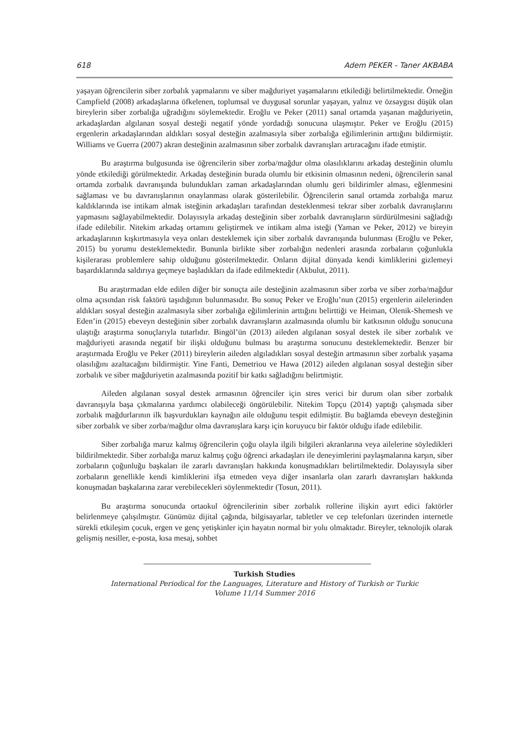618 Adem PEKER - Taner AKBABA
yaşayan öğrencilerin siber zorbalık yapmalarını ve siber mağduriyet yaşamalarını etkilediği belirtilmektedir. Örneğin Campfield (2008) arkadaşlarına öfkelenen, toplumsal ve duygusal sorunlar yaşayan, yalnız ve özsaygısı düşük olan bireylerin siber zorbalığa uğradığını söylemektedir. Eroğlu ve Peker (2011) sanal ortamda yaşanan mağduriyetin, arkadaşlardan algılanan sosyal desteği negatif yönde yordadığı sonucuna ulaşmıştır. Peker ve Eroğlu (2015) ergenlerin arkadaşlarından aldıkları sosyal desteğin azalmasıyla siber zorbalığa eğilimlerinin arttığını bildirmiştir. Williams ve Guerra (2007) akran desteğinin azalmasının siber zorbalık davranışları artıracağını ifade etmiştir.
Bu araştırma bulgusunda ise öğrencilerin siber zorba/mağdur olma olasılıklarını arkadaş desteğinin olumlu yönde etkilediği görülmektedir. Arkadaş desteğinin burada olumlu bir etkisinin olmasının nedeni, öğrencilerin sanal ortamda zorbalık davranışında bulundukları zaman arkadaşlarından olumlu geri bildirimler alması, eğlenmesini sağlaması ve bu davranışlarının onaylanması olarak gösterilebilir. Öğrencilerin sanal ortamda zorbalığa maruz kaldıklarında ise intikam almak isteğinin arkadaşları tarafından desteklenmesi tekrar siber zorbalık davranışlarını yapmasını sağlayabilmektedir. Dolayısıyla arkadaş desteğinin siber zorbalık davranışların sürdürülmesini sağladığı ifade edilebilir. Nitekim arkadaş ortamını geliştirmek ve intikam alma isteği (Yaman ve Peker, 2012) ve bireyin arkadaşlarının kışkırtmasıyla veya onları desteklemek için siber zorbalık davranışında bulunması (Eroğlu ve Peker, 2015) bu yorumu desteklemektedir. Bununla birlikte siber zorbalığın nedenleri arasında zorbaların çoğunlukla kişilerarası problemlere sahip olduğunu gösterilmektedir. Onların dijital dünyada kendi kimliklerini gizlemeyi başardıklarında saldırıya geçmeye başladıkları da ifade edilmektedir (Akbulut, 2011).
Bu araştırmadan elde edilen diğer bir sonuçta aile desteğinin azalmasının siber zorba ve siber zorba/mağdur olma açısından risk faktörü taşıdığının bulunmasıdır. Bu sonuç Peker ve Eroğlu’nun (2015) ergenlerin ailelerinden aldıkları sosyal desteğin azalmasıyla siber zorbalığa eğilimlerinin arttığını belirttiği ve Heiman, Olenik-Shemesh ve Eden’in (2015) ebeveyn desteğinin siber zorbalık davranışların azalmasında olumlu bir katkısının olduğu sonucuna ulaştığı araştırma sonuçlarıyla tutarlıdır. Bingöl’ün (2013) aileden algılanan sosyal destek ile siber zorbalık ve mağduriyeti arasında negatif bir ilişki olduğunu bulması bu araştırma sonucunu desteklemektedir. Benzer bir araştırmada Eroğlu ve Peker (2011) bireylerin aileden algıladıkları sosyal desteğin artmasının siber zorbalık yaşama olasılığını azaltacağını bildirmiştir. Yine Fanti, Demetriou ve Hawa (2012) aileden algılanan sosyal desteğin siber zorbalık ve siber mağduriyetin azalmasında pozitif bir katkı sağladığını belirtmiştir.
Aileden algılanan sosyal destek armasının öğrenciler için stres verici bir durum olan siber zorbalık davranışıyla başa çıkmalarına yardımcı olabileceği öngörülebilir. Nitekim Topçu (2014) yaptığı çalışmada siber zorbalık mağdurlarının ilk başvurdukları kaynağın aile olduğunu tespit edilmiştir. Bu bağlamda ebeveyn desteğinin siber zorbalık ve siber zorba/mağdur olma davranışlara karşı için koruyucu bir faktör olduğu ifade edilebilir.
Siber zorbalığa maruz kalmış öğrencilerin çoğu olayla ilgili bilgileri akranlarına veya ailelerine söyledikleri bildirilmektedir. Siber zorbalığa maruz kalmış çoğu öğrenci arkadaşları ile deneyimlerini paylaşmalarına karşın, siber zorbaların çoğunluğu başkaları ile zararlı davranışları hakkında konuşmadıkları belirtilmektedir. Dolayısıyla siber zorbaların genellikle kendi kimliklerini ifşa etmeden veya diğer insanlarla olan zararlı davranışları hakkında konuşmadan başkalarına zarar verebilecekleri söylenmektedir (Tosun, 2011).
Bu araştırma sonucunda ortaokul öğrencilerinin siber zorbalık rollerine ilişkin ayırt edici faktörler belirlenmeye çalışılmıştır. Günümüz dijital çağında, bilgisayarlar, tabletler ve cep telefonları üzerinden internetle sürekli etkileşim çocuk, ergen ve genç yetişkinler için hayatın normal bir yolu olmaktadır. Bireyler, teknolojik olarak gelişmiş nesiller, e-posta, kısa mesaj, sohbet
Turkish Studies
International Periodical for the Languages, Literature and History of Turkish or Turkic
Volume 11/14 Summer 2016